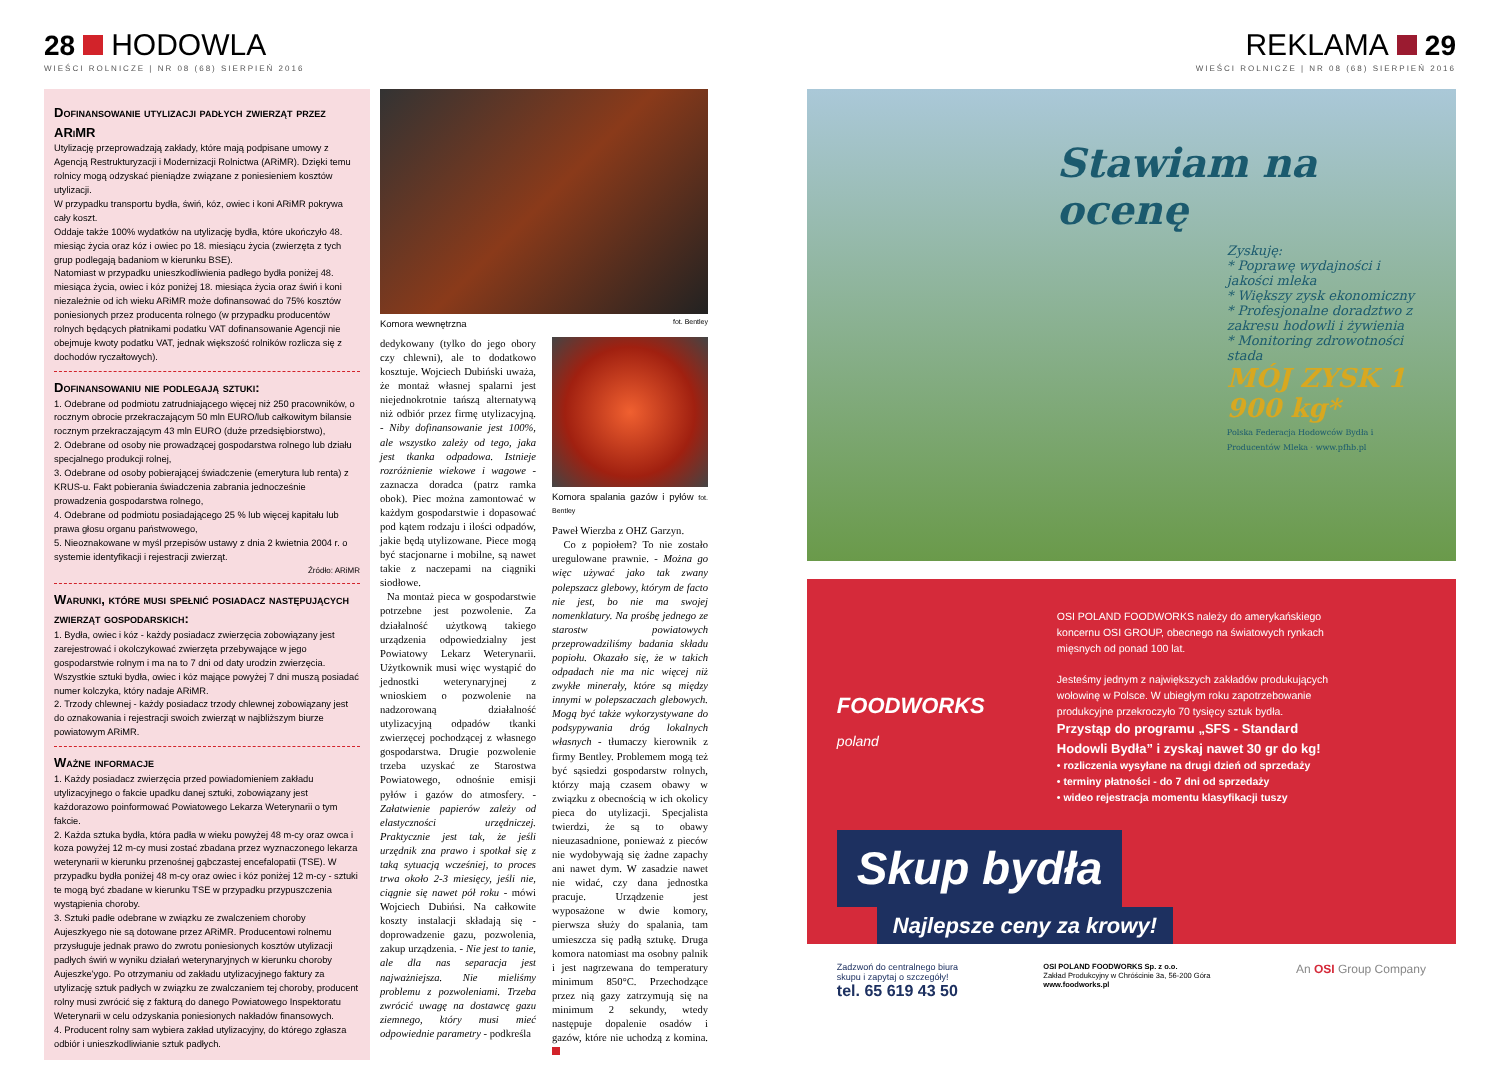28 HODOWLA
WIEŚCI ROLNICZE | NR 08 (68) SIERPIEŃ 2016
Dofinansowanie utylizacji padłych zwierząt przez ARiMR
Utylizację przeprowadzają zakłady, które mają podpisane umowy z Agencją Restrukturyzacji i Modernizacji Rolnictwa (ARiMR). Dzięki temu rolnicy mogą odzyskać pieniądze związane z poniesieniem kosztów utylizacji.
W przypadku transportu bydła, świń, kóz, owiec i koni ARiMR pokrywa cały koszt.
Oddaje także 100% wydatków na utylizację bydła, które ukończyło 48. miesiąc życia oraz kóz i owiec po 18. miesiącu życia (zwierzęta z tych grup podlegają badaniom w kierunku BSE).
Natomiast w przypadku unieszkodliwienia padłego bydła poniżej 48. miesiąca życia, owiec i kóz poniżej 18. miesiąca życia oraz świń i koni niezależnie od ich wieku ARiMR może dofinansować do 75% kosztów poniesionych przez producenta rolnego (w przypadku producentów rolnych będących płatnikami podatku VAT dofinansowanie Agencji nie obejmuje kwoty podatku VAT, jednak większość rolników rozlicza się z dochodów ryczałtowych).
Dofinansowaniu nie podlegają sztuki:
1. Odebrane od podmiotu zatrudniającego więcej niż 250 pracowników, o rocznym obrocie przekraczającym 50 mln EURO/lub całkowitym bilansie rocznym przekraczającym 43 mln EURO (duże przedsiębiorstwo),
2. Odebrane od osoby nie prowadzącej gospodarstwa rolnego lub działu specjalnego produkcji rolnej,
3. Odebrane od osoby pobierającej świadczenie (emerytura lub renta) z KRUS-u. Fakt pobierania świadczenia zabrania jednocześnie prowadzenia gospodarstwa rolnego,
4. Odebrane od podmiotu posiadającego 25 % lub więcej kapitału lub prawa głosu organu państwowego,
5. Nieoznakowane w myśl przepisów ustawy z dnia 2 kwietnia 2004 r. o systemie identyfikacji i rejestracji zwierząt.
Źródło: ARiMR
Warunki, które musi spełnić posiadacz następujących zwierząt gospodarskich:
1. Bydła, owiec i kóz - każdy posiadacz zwierzęcia zobowiązany jest zarejestrować i okolczykować zwierzęta przebywające w jego gospodarstwie rolnym i ma na to 7 dni od daty urodzin zwierzęcia. Wszystkie sztuki bydła, owiec i kóz mające powyżej 7 dni muszą posiadać numer kolczyka, który nadaje ARiMR.
2. Trzody chlewnej - każdy posiadacz trzody chlewnej zobowiązany jest do oznakowania i rejestracji swoich zwierząt w najbliższym biurze powiatowym ARiMR.
Ważne informacje
1. Każdy posiadacz zwierzęcia przed powiadomieniem zakładu utylizacyjnego o fakcie upadku danej sztuki, zobowiązany jest każdorazowo poinformować Powiatowego Lekarza Weterynarii o tym fakcie.
2. Każda sztuka bydła, która padła w wieku powyżej 48 m-cy oraz owca i koza powyżej 12 m-cy musi zostać zbadana przez wyznaczonego lekarza weterynarii w kierunku przenośnej gąbczastej encefalopatii (TSE). W przypadku bydła poniżej 48 m-cy oraz owiec i kóz poniżej 12 m-cy - sztuki te mogą być zbadane w kierunku TSE w przypadku przypuszczenia wystąpienia choroby.
3. Sztuki padłe odebrane w związku ze zwalczeniem choroby Aujeszkyego nie są dotowane przez ARiMR. Producentowi rolnemu przysługuje jednak prawo do zwrotu poniesionych kosztów utylizacji padłych świń w wyniku działań weterynaryjnych w kierunku choroby Aujeszke'ygo. Po otrzymaniu od zakładu utylizacyjnego faktury za utylizację sztuk padłych w związku ze zwalczaniem tej choroby, producent rolny musi zwrócić się z fakturą do danego Powiatowego Inspektoratu Weterynarii w celu odzyskania poniesionych nakładów finansowych.
4. Producent rolny sam wybiera zakład utylizacyjny, do którego zgłasza odbiór i unieszkodliwianie sztuk padłych.
Komora wewnętrzna fot. Bentley
dedykowany (tylko do jego obory czy chlewni), ale to dodatkowo kosztuje. Wojciech Dubiński uważa, że montaż własnej spalarni jest niejednokrotnie tańszą alternatywą niż odbiór przez firmę utylizacyjną. - Niby dofinansowanie jest 100%, ale wszystko zależy od tego, jaka jest tkanka odpadowa. Istnieje rozróżnienie wiekowe i wagowe - zaznacza doradca (patrz ramka obok). Piec można zamontować w każdym gospodarstwie i dopasować pod kątem rodzaju i ilości odpadów, jakie będą utylizowane. Piece mogą być stacjonarne i mobilne, są nawet takie z naczepami na ciągniki siodłowe.
Na montaż pieca w gospodarstwie potrzebne jest pozwolenie. Za działalność użytkową takiego urządzenia odpowiedzialny jest Powiatowy Lekarz Weterynarii. Użytkownik musi więc wystąpić do jednostki weterynaryjnej z wnioskiem o pozwolenie na nadzorowaną działalność utylizacyjną odpadów tkanki zwierzęcej pochodzącej z własnego gospodarstwa. Drugie pozwolenie trzeba uzyskać ze Starostwa Powiatowego, odnośnie emisji pyłów i gazów do atmosfery. - Załatwienie papierów zależy od elastyczności urzędniczej. Praktycznie jest tak, że jeśli urzędnik zna prawo i spotkał się z taką sytuacją wcześniej, to proces trwa około 2-3 miesięcy, jeśli nie, ciągnie się nawet pół roku - mówi Wojciech Dubińsi. Na całkowite koszty instalacji składają się - doprowadzenie gazu, pozwolenia, zakup urządzenia. - Nie jest to tanie, ale dla nas separacja jest najważniejsza. Nie mieliśmy problemu z pozwoleniami. Trzeba zwrócić uwagę na dostawcę gazu ziemnego, który musi mieć odpowiednie parametry - podkreśla
Komora spalania gazów i pyłów fot. Bentley
Paweł Wierzba z OHZ Garzyn.
Co z popiołem? To nie zostało uregulowane prawnie. - Można go więc używać jako tak zwany polepszacz glebowy, którym de facto nie jest, bo nie ma swojej nomenklatury. Na prośbę jednego ze starostw powiatowych przeprowadziliśmy badania składu popiołu. Okazało się, że w takich odpadach nie ma nic więcej niż zwykłe minerały, które są między innymi w polepszaczach glebowych. Mogą być także wykorzystywane do podsypywania dróg lokalnych własnych - tłumaczy kierownik z firmy Bentley. Problemem mogą też być sąsiedzi gospodarstw rolnych, którzy mają czasem obawy w związku z obecnością w ich okolicy pieca do utylizacji. Specjalista twierdzi, że są to obawy nieuzasadnione, ponieważ z pieców nie wydobywają się żadne zapachy ani nawet dym. W zasadzie nawet nie widać, czy dana jednostka pracuje. Urządzenie jest wyposażone w dwie komory, pierwsza służy do spalania, tam umieszcza się padłą sztukę. Druga komora natomiast ma osobny palnik i jest nagrzewana do temperatury minimum 850°C. Przechodzące przez nią gazy zatrzymują się na minimum 2 sekundy, wtedy następuje dopalenie osadów i gazów, które nie uchodzą z komina.
REKLAMA 29
WIEŚCI ROLNICZE | NR 08 (68) SIERPIEŃ 2016
Stawiam na ocenę
Zyskuję:
* Poprawę wydajności i jakości mleka
* Większy zysk ekonomiczny
* Profesjonalne doradztwo z zakresu hodowli i żywienia
* Monitoring zdrowotności stada
MÓJ ZYSK 1 900 kg*
Polska Federacja Hodowców Bydła i Producentów Mleka · www.pfhb.pl
FOODWORKS poland
OSI POLAND FOODWORKS należy do amerykańskiego koncernu OSI GROUP, obecnego na światowych rynkach mięsnych od ponad 100 lat.
Jesteśmy jednym z największych zakładów produkujących wołowinę w Polsce. W ubiegłym roku zapotrzebowanie produkcyjne przekroczyło 70 tysięcy sztuk bydła.
Przystąp do programu „SFS - Standard Hodowli Bydła” i zyskaj nawet 30 gr do kg!
• rozliczenia wysyłane na drugi dzień od sprzedaży
• terminy płatności - do 7 dni od sprzedaży
• wideo rejestracja momentu klasyfikacji tuszy
Skup bydła
Najlepsze ceny za krowy!
Zadzwoń do centralnego biura
skupu i zapytaj o szczegóły!
tel. 65 619 43 50
OSI POLAND FOODWORKS Sp. z o.o.
Zakład Produkcyjny w Chróścinie 3a, 56-200 Góra
www.foodworks.pl
An OSI Group Company